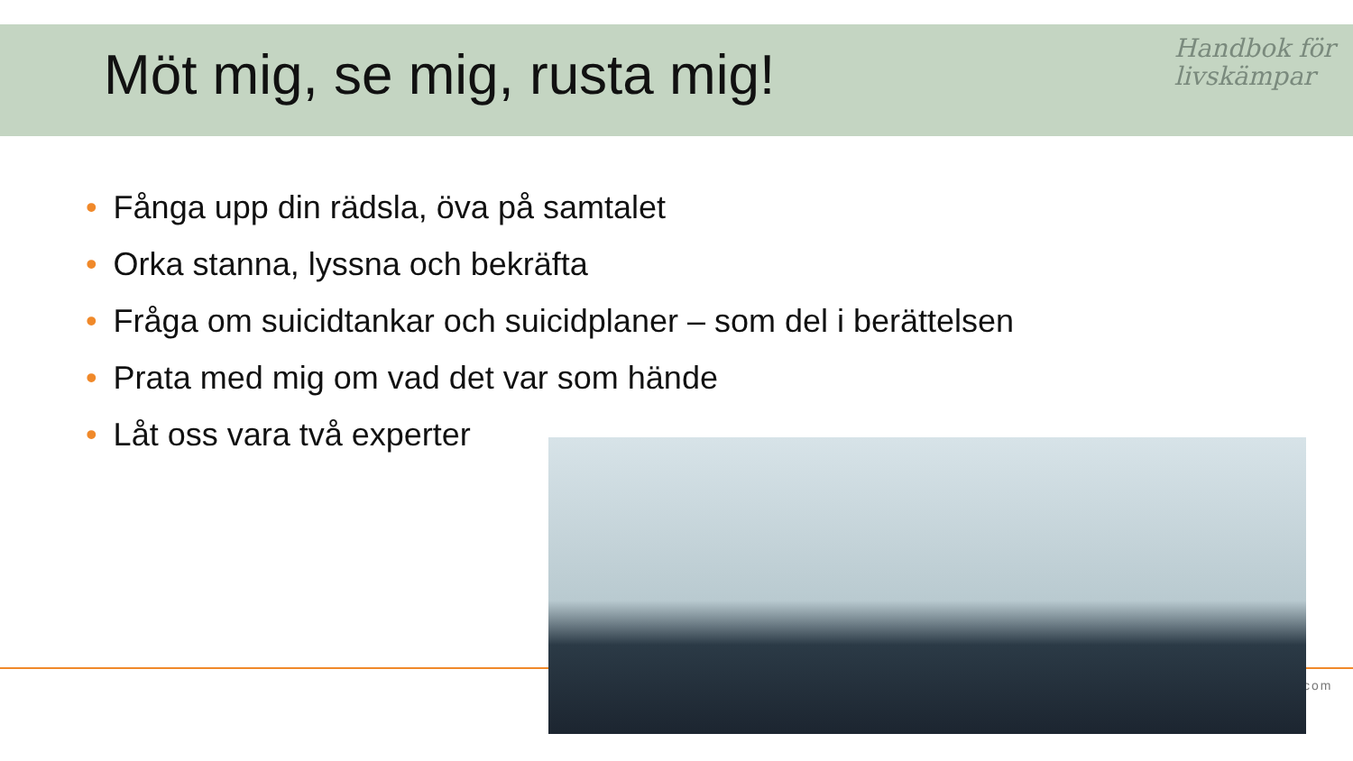Möt mig, se mig, rusta mig!
Handbok för
livskämpar
• Fånga upp din rädsla, öva på samtalet
• Orka stanna, lyssna och bekräfta
• Fråga om suicidtankar och suicidplaner – som del i berättelsen
• Prata med mig om vad det var som hände
• Låt oss vara två experter
com